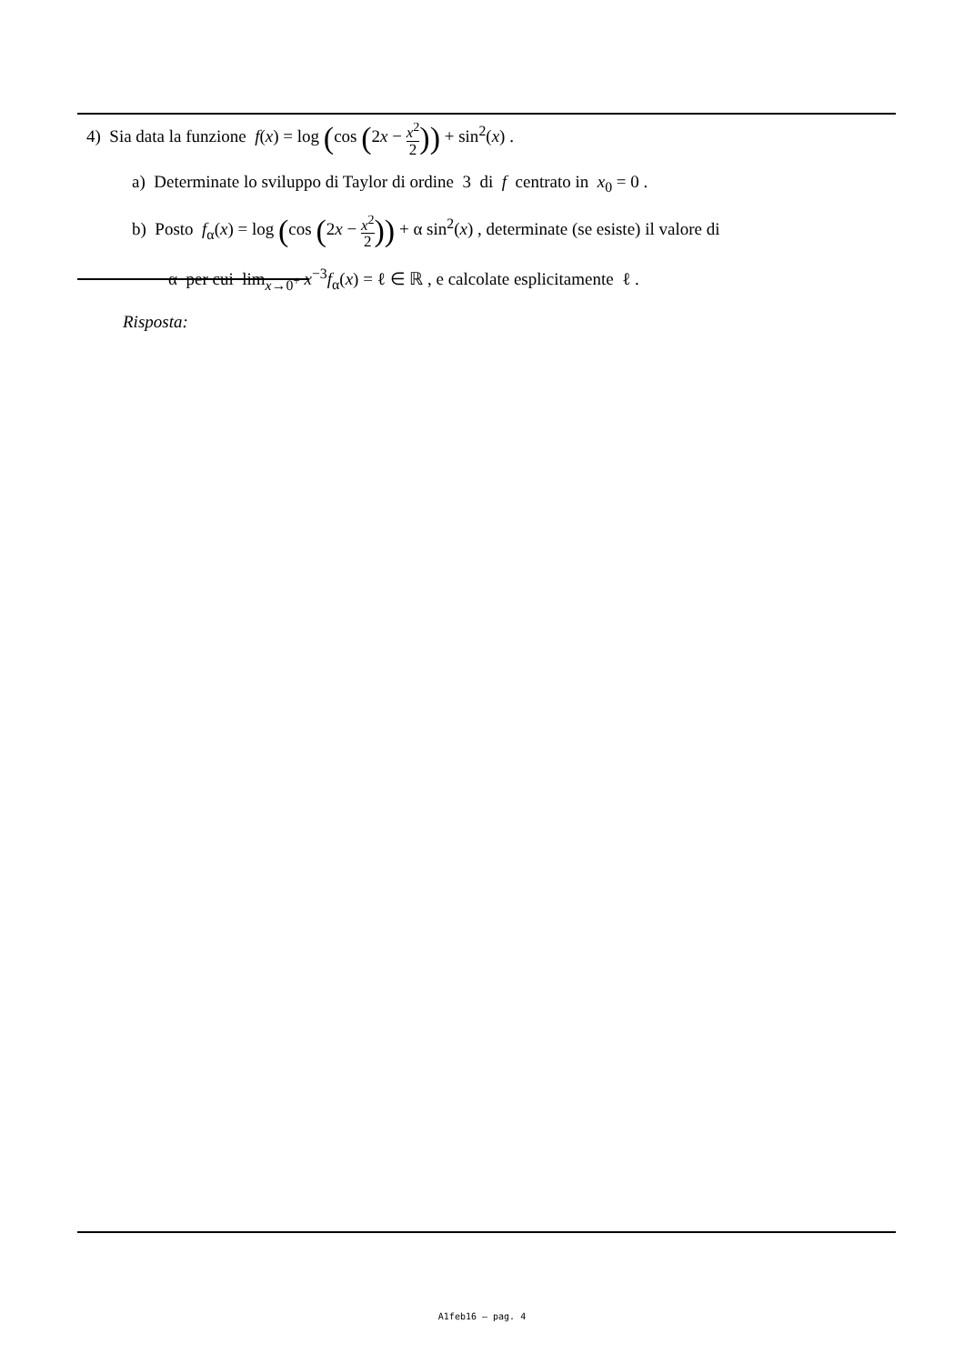4) Sia data la funzione f(x) = log (cos (2x − x<sup>2</sup> 2)) + sin<sup>2</sup>(x) .
a) Determinate lo sviluppo di Taylor di ordine 3 di f centrato in x<sub>0</sub> = 0 .
b) Posto f<sub>α</sub>(x) = log (cos (2x − x<sup>2</sup> 2)) + α sin<sup>2</sup>(x) , determinate (se esiste) il valore di
α per cui lim<sub>x→0<sup>+</sup></sub> x<sup>−3</sup>f<sub>α</sub>(x) = ℓ ∈ ℝ , e calcolate esplicitamente ℓ .
Risposta:
A1feb16 – pag. 4